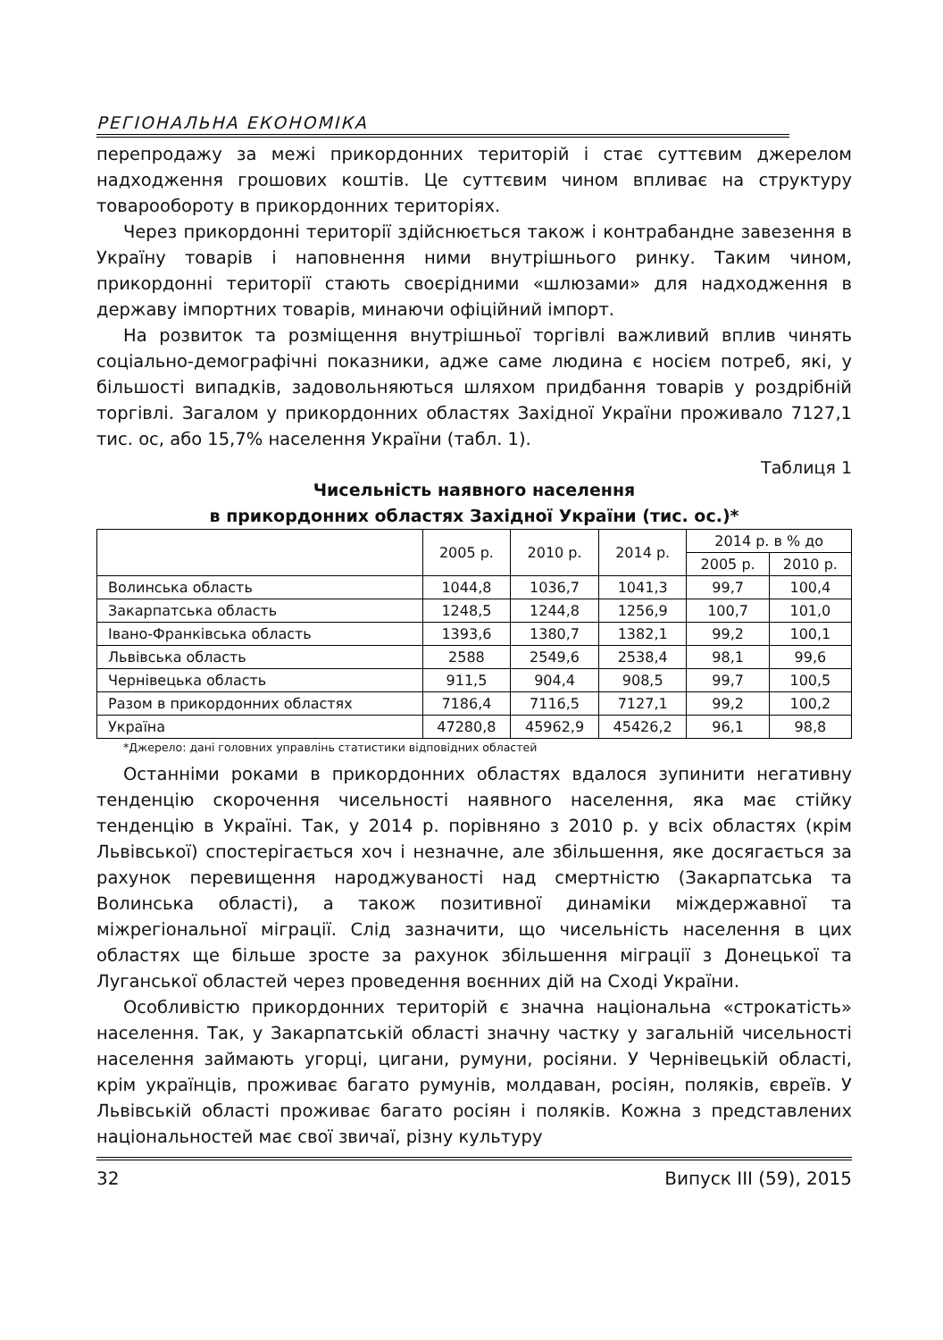РЕГІОНАЛЬНА ЕКОНОМІКА
перепродажу за межі прикордонних територій і стає суттєвим джерелом надходження грошових коштів. Це суттєвим чином впливає на структуру товарообороту в прикордонних територіях.
Через прикордонні території здійснюється також і контрабандне завезення в Україну товарів і наповнення ними внутрішнього ринку. Таким чином, прикордонні території стають своєрідними «шлюзами» для надходження в державу імпортних товарів, минаючи офіційний імпорт.
На розвиток та розміщення внутрішньої торгівлі важливий вплив чинять соціально-демографічні показники, адже саме людина є носієм потреб, які, у більшості випадків, задовольняються шляхом придбання товарів у роздрібній торгівлі. Загалом у прикордонних областях Західної України проживало 7127,1 тис. ос, або 15,7% населення України (табл. 1).
Таблиця 1
Чисельність наявного населення
в прикордонних областях Західної України (тис. ос.)*
| | 2005 р. | 2010 р. | 2014 р. | 2014 р. в % до | |
| --- | --- | --- | --- | --- | --- |
| | | | | 2005 р. | 2010 р. |
| Волинська область | 1044,8 | 1036,7 | 1041,3 | 99,7 | 100,4 |
| Закарпатська область | 1248,5 | 1244,8 | 1256,9 | 100,7 | 101,0 |
| Івано-Франківська область | 1393,6 | 1380,7 | 1382,1 | 99,2 | 100,1 |
| Львівська область | 2588 | 2549,6 | 2538,4 | 98,1 | 99,6 |
| Чернівецька область | 911,5 | 904,4 | 908,5 | 99,7 | 100,5 |
| Разом в прикордонних областях | 7186,4 | 7116,5 | 7127,1 | 99,2 | 100,2 |
| Україна | 47280,8 | 45962,9 | 45426,2 | 96,1 | 98,8 |
*Джерело: дані головних управлінь статистики відповідних областей
Останніми роками в прикордонних областях вдалося зупинити негативну тенденцію скорочення чисельності наявного населення, яка має стійку тенденцію в Україні. Так, у 2014 р. порівняно з 2010 р. у всіх областях (крім Львівської) спостерігається хоч і незначне, але збільшення, яке досягається за рахунок перевищення народжуваності над смертністю (Закарпатська та Волинська області), а також позитивної динаміки міждержавної та міжрегіональної міграції. Слід зазначити, що чисельність населення в цих областях ще більше зросте за рахунок збільшення міграції з Донецької та Луганської областей через проведення воєнних дій на Сході України.
Особливістю прикордонних територій є значна національна «строкатість» населення. Так, у Закарпатській області значну частку у загальній чисельності населення займають угорці, цигани, румуни, росіяни. У Чернівецькій області, крім українців, проживає багато румунів, молдаван, росіян, поляків, євреїв. У Львівській області проживає багато росіян і поляків. Кожна з представлених національностей має свої звичаї, різну культуру
32 Випуск III (59), 2015